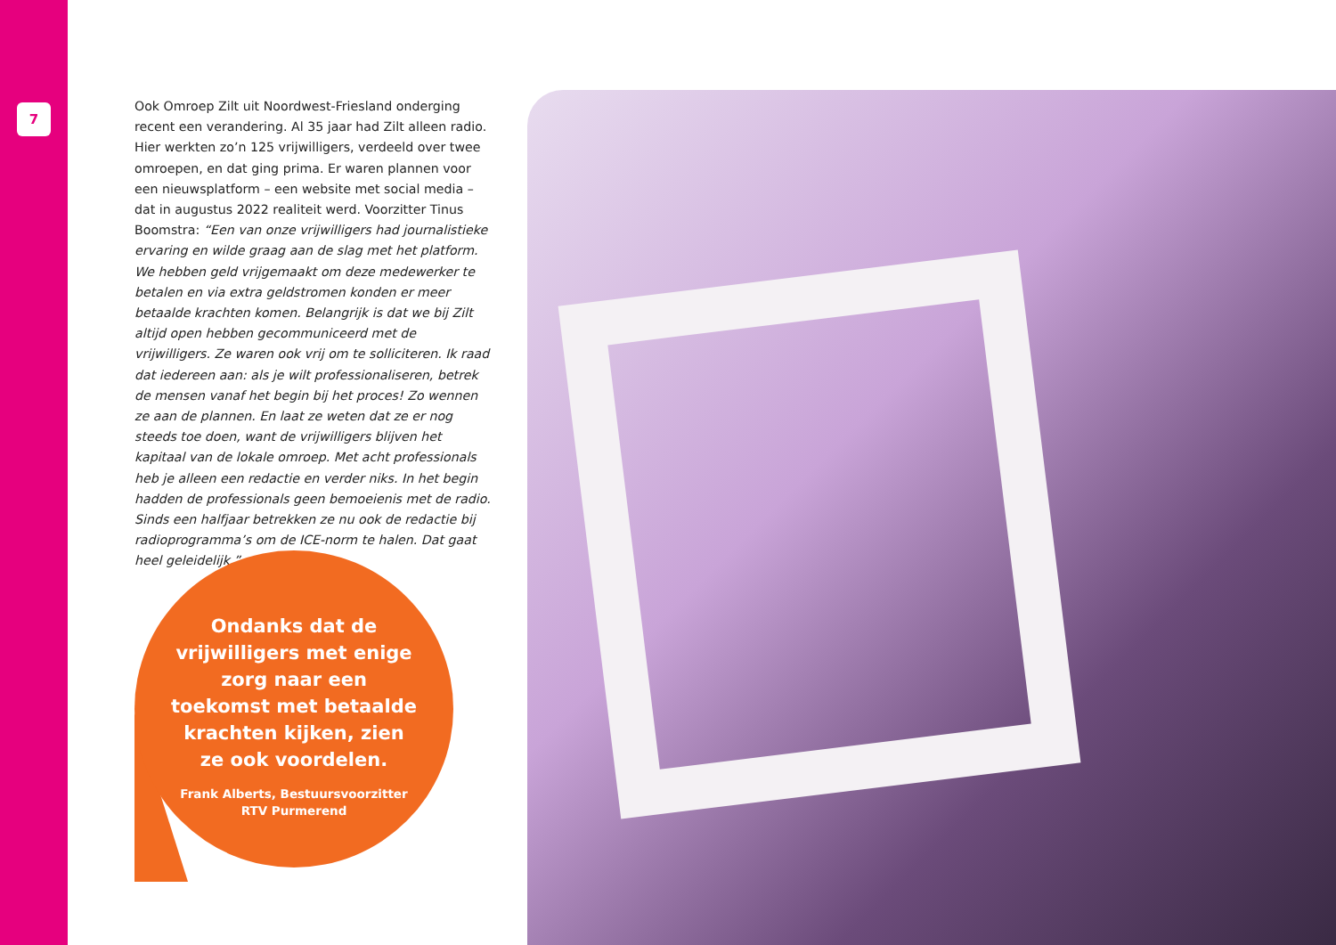7
Ook Omroep Zilt uit Noordwest-Friesland onderging recent een verandering. Al 35 jaar had Zilt alleen radio. Hier werkten zo’n 125 vrijwilligers, verdeeld over twee omroepen, en dat ging prima. Er waren plannen voor een nieuwsplatform – een website met social media – dat in augustus 2022 realiteit werd. Voorzitter Tinus Boomstra: “Een van onze vrijwilligers had journalistieke ervaring en wilde graag aan de slag met het platform. We hebben geld vrijgemaakt om deze mede­werker te betalen en via extra geldstromen konden er meer betaalde krachten komen. Belangrijk is dat we bij Zilt altijd open hebben gecommuniceerd met de vrijwilligers. Ze waren ook vrij om te solliciteren. Ik raad dat iedereen aan: als je wilt professionaliseren, betrek de mensen vanaf het begin bij het proces! Zo wennen ze aan de plannen. En laat ze weten dat ze er nog steeds toe doen, want de vrijwilligers blijven het kapitaal van de lokale omroep. Met acht professionals heb je alleen een redactie en verder niks. In het begin hadden de professionals geen bemoeienis met de radio. Sinds een half­jaar betrekken ze nu ook de redactie bij radioprogramma’s om de ICE-norm te halen. Dat gaat heel geleidelijk.”
Ondanks dat de vrijwilligers met enige zorg naar een toekomst met betaalde krachten kijken, zien ze ook voordelen.
Frank Alberts, Bestuursvoorzitter
RTV Purmerend